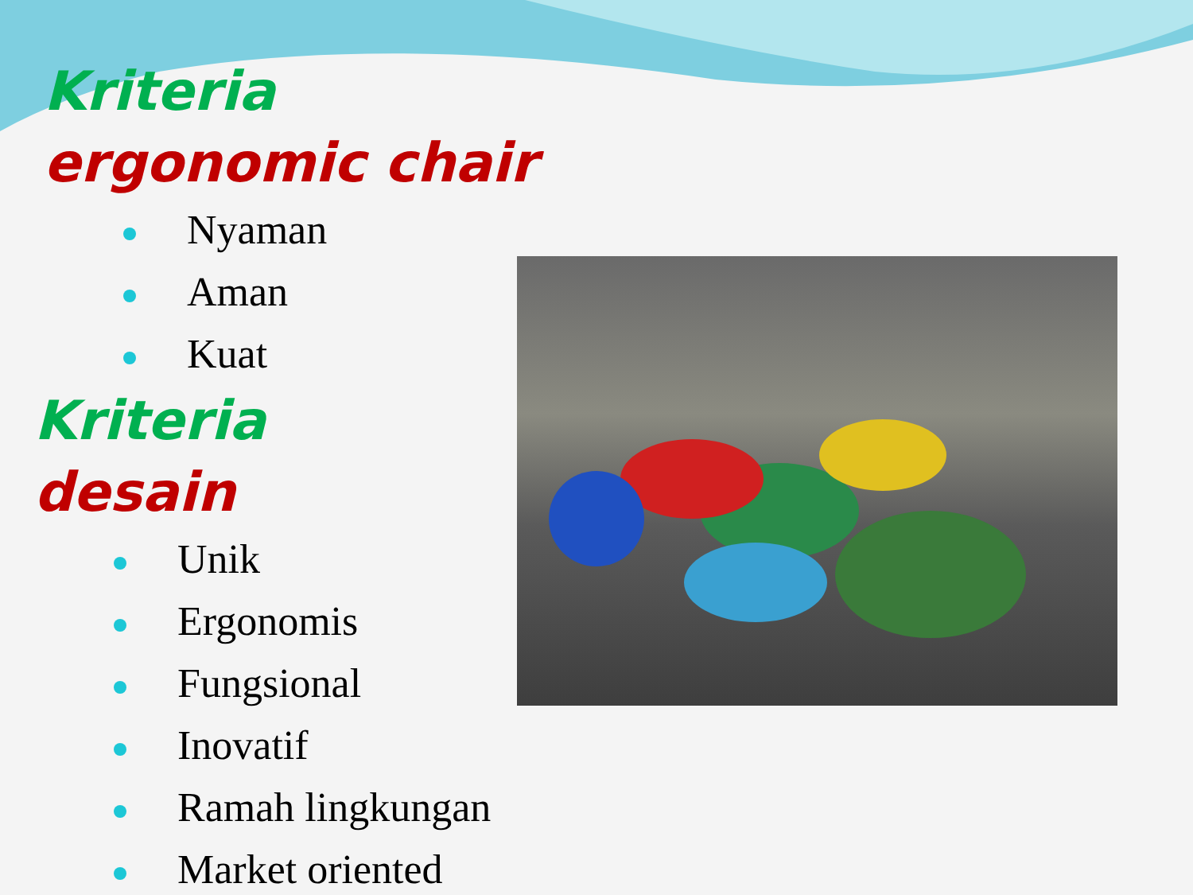Kriteria
ergonomic chair
Nyaman
Aman
Kuat
Kriteria
desain
Unik
Ergonomis
Fungsional
Inovatif
Ramah lingkungan
Market oriented